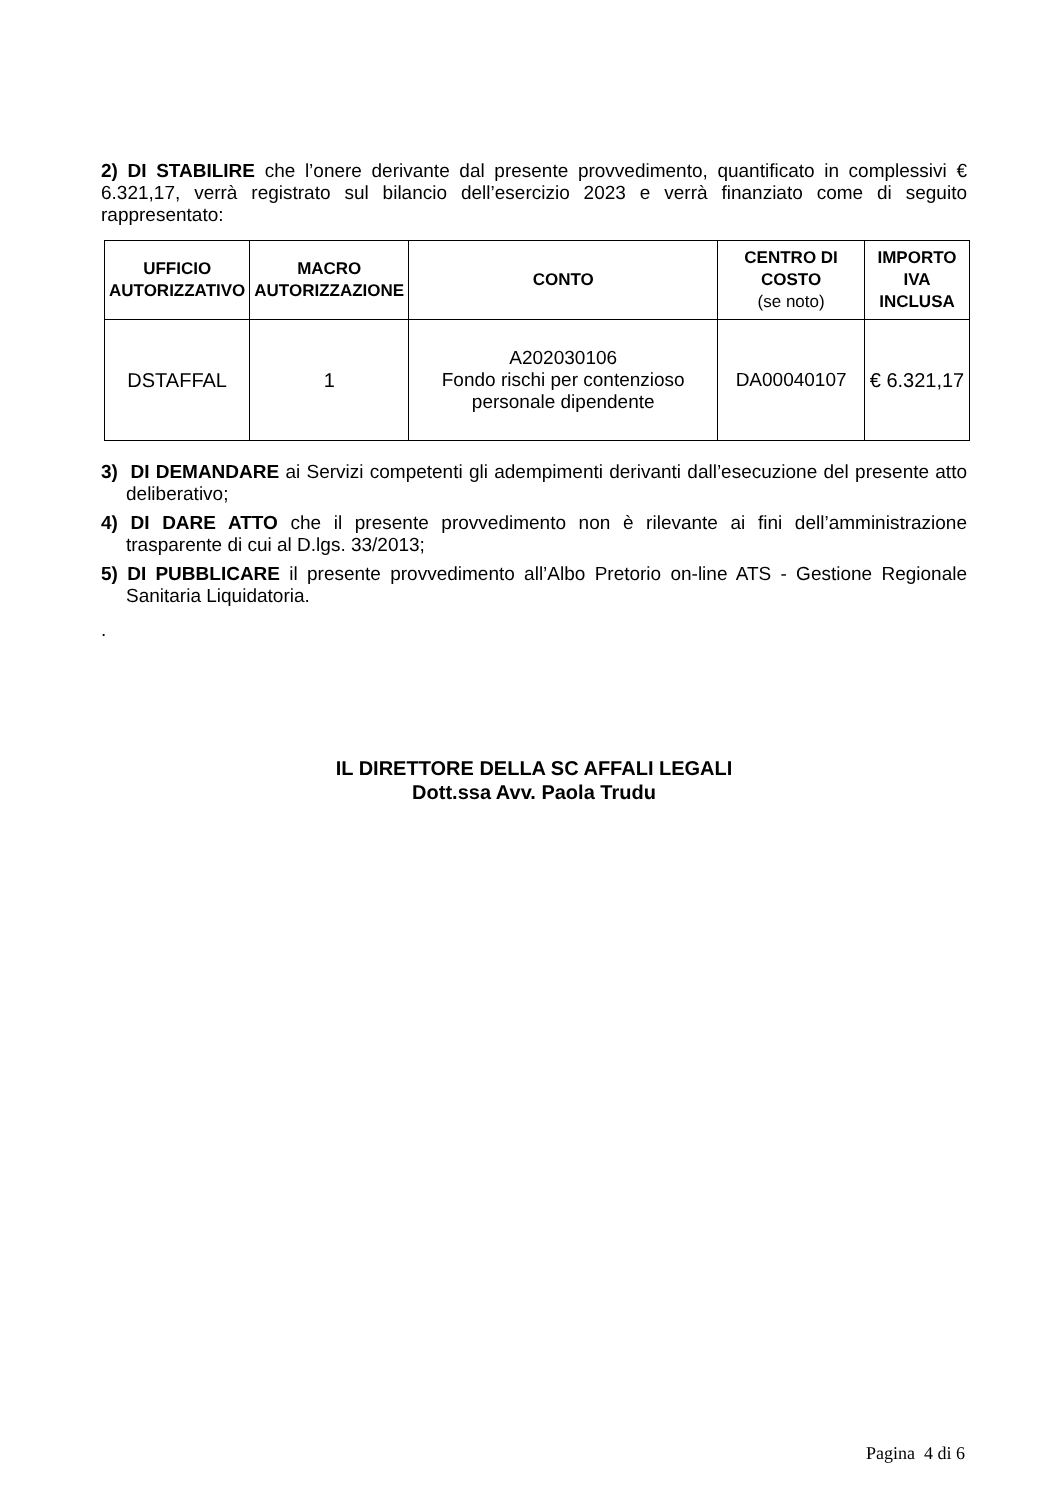2) DI STABILIRE che l’onere derivante dal presente provvedimento, quantificato in complessivi € 6.321,17, verrà registrato sul bilancio dell’esercizio 2023 e verrà finanziato come di seguito rappresentato:
| UFFICIO AUTORIZZATIVO | MACRO AUTORIZZAZIONE | CONTO | CENTRO DI COSTO (se noto) | IMPORTO IVA INCLUSA |
| --- | --- | --- | --- | --- |
| DSTAFFAL | 1 | A202030106 Fondo rischi per contenzioso personale dipendente | DA00040107 | € 6.321,17 |
3) DI DEMANDARE ai Servizi competenti gli adempimenti derivanti dall’esecuzione del presente atto deliberativo;
4) DI DARE ATTO che il presente provvedimento non è rilevante ai fini dell’amministrazione trasparente di cui al D.lgs. 33/2013;
5) DI PUBBLICARE il presente provvedimento all’Albo Pretorio on-line ATS - Gestione Regionale Sanitaria Liquidatoria.
.
IL DIRETTORE DELLA SC AFFALI LEGALI
Dott.ssa Avv. Paola Trudu
Pagina 4 di 6